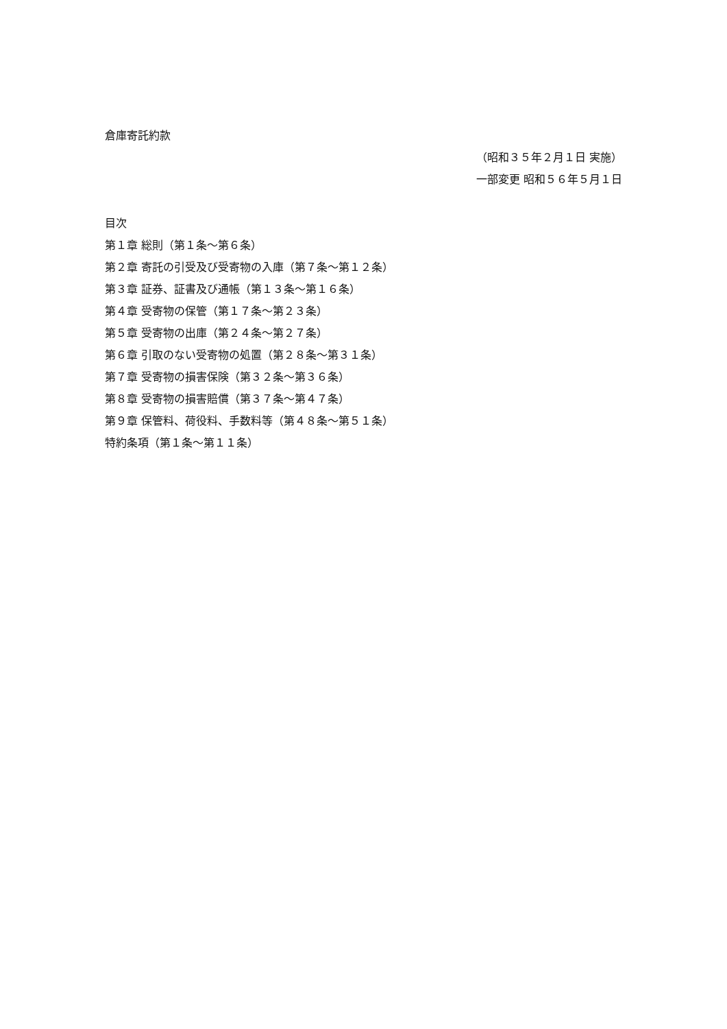倉庫寄託約款
（昭和３５年２月１日 実施）
一部変更 昭和５６年５月１日
目次
第１章 総則（第１条～第６条）
第２章 寄託の引受及び受寄物の入庫（第７条～第１２条）
第３章 証券、証書及び通帳（第１３条～第１６条）
第４章 受寄物の保管（第１７条～第２３条）
第５章 受寄物の出庫（第２４条～第２７条）
第６章 引取のない受寄物の処置（第２８条～第３１条）
第７章 受寄物の損害保険（第３２条～第３６条）
第８章 受寄物の損害賠償（第３７条～第４７条）
第９章 保管料、荷役料、手数料等（第４８条～第５１条）
特約条項（第１条～第１１条）